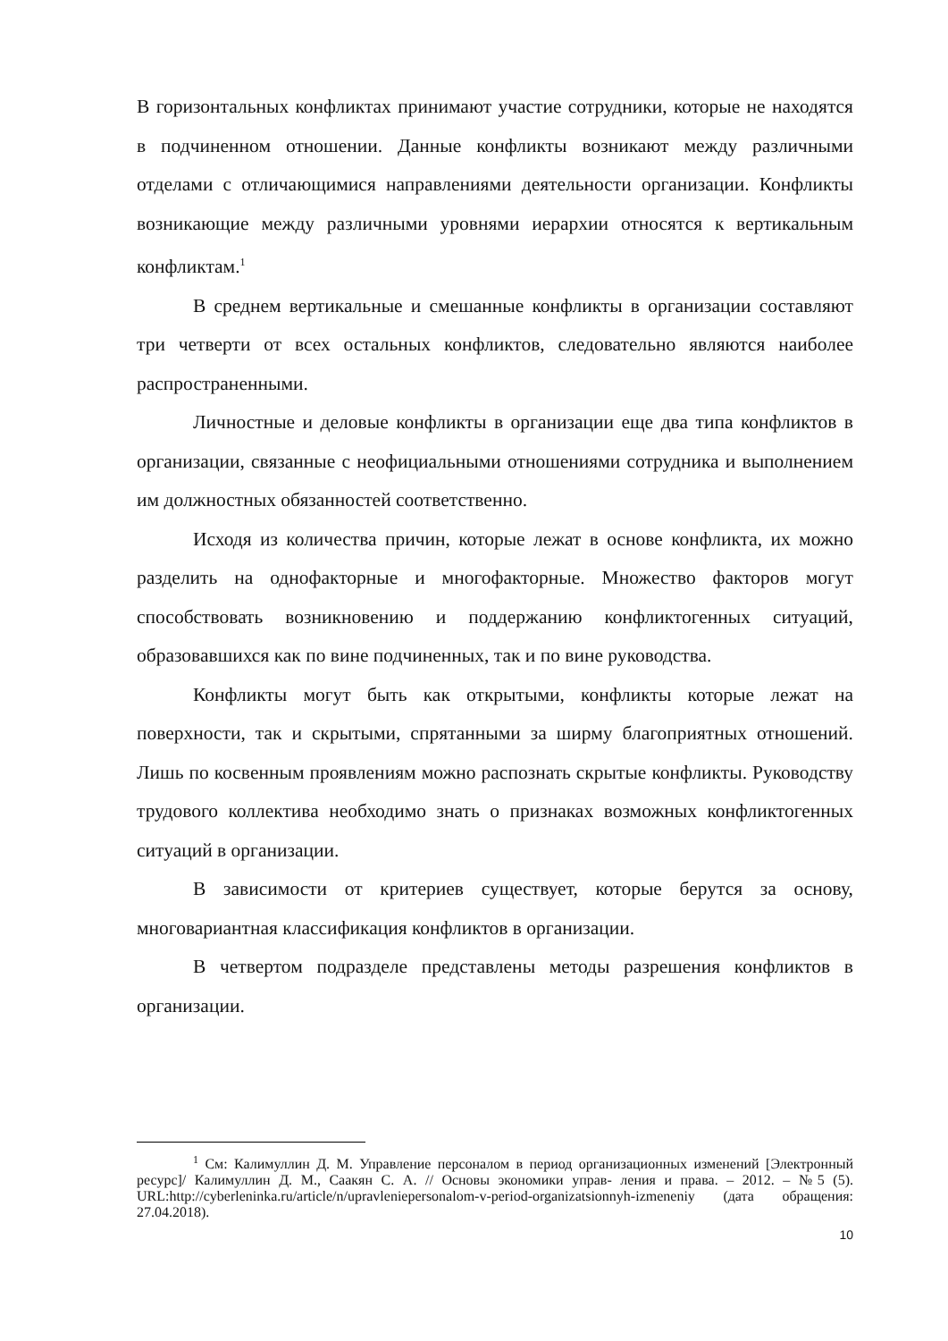В горизонтальных конфликтах принимают участие сотрудники, которые не находятся в подчиненном отношении. Данные конфликты возникают между различными отделами с отличающимися направлениями деятельности организации. Конфликты возникающие между различными уровнями иерархии относятся к вертикальным конфликтам.<sup>1</sup>
В среднем вертикальные и смешанные конфликты в организации составляют три четверти от всех остальных конфликтов, следовательно являются наиболее распространенными.
Личностные и деловые конфликты в организации еще два типа конфликтов в организации, связанные с неофициальными отношениями сотрудника и выполнением им должностных обязанностей соответственно.
Исходя из количества причин, которые лежат в основе конфликта, их можно разделить на однофакторные и многофакторные. Множество факторов могут способствовать возникновению и поддержанию конфликтогенных ситуаций, образовавшихся как по вине подчиненных, так и по вине руководства.
Конфликты могут быть как открытыми, конфликты которые лежат на поверхности, так и скрытыми, спрятанными за ширму благоприятных отношений. Лишь по косвенным проявлениям можно распознать скрытые конфликты. Руководству трудового коллектива необходимо знать о признаках возможных конфликтогенных ситуаций в организации.
В зависимости от критериев существует, которые берутся за основу, многовариантная классификация конфликтов в организации.
В четвертом подразделе представлены методы разрешения конфликтов в организации.
<sup>1</sup> См: Калимуллин Д. М. Управление персоналом в период организационных изменений [Электронный ресурс]/ Калимуллин Д. М., Саакян С. А. // Основы экономики управ- ления и права. – 2012. – №5 (5). URL:http://cyberleninka.ru/article/n/upravleniepersonalom-v-period-organizatsionnyh-izmeneniy (дата обращения: 27.04.2018).
10